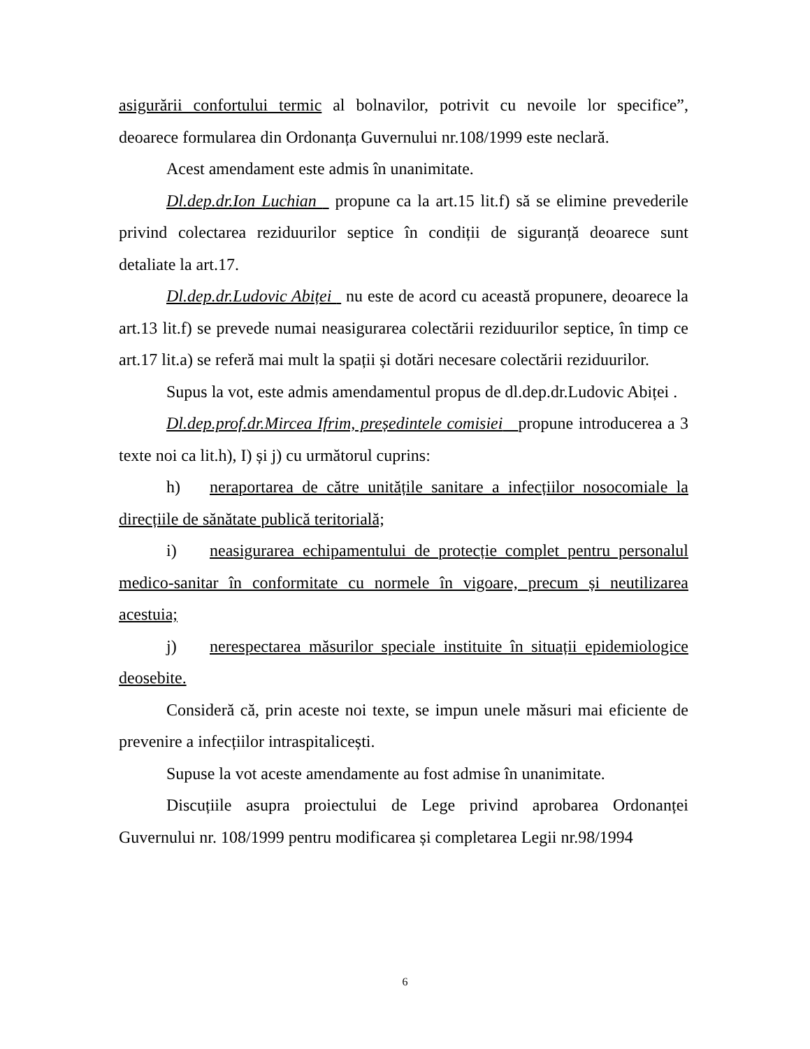asigurării confortului termic al bolnavilor, potrivit cu nevoile lor specifice”, deoarece formularea din Ordonanța Guvernului nr.108/1999 este neclară.
Acest amendament este admis în unanimitate.
Dl.dep.dr.Ion Luchian propune ca la art.15 lit.f) să se elimine prevederile privind colectarea reziduurilor septice în condiții de siguranță deoarece sunt detaliate la art.17.
Dl.dep.dr.Ludovic Abiței nu este de acord cu această propunere, deoarece la art.13 lit.f) se prevede numai neasigurarea colectării reziduurilor septice, în timp ce art.17 lit.a) se referă mai mult la spații și dotări necesare colectării reziduurilor.
Supus la vot, este admis amendamentul propus de dl.dep.dr.Ludovic Abiței .
Dl.dep.prof.dr.Mircea Ifrim, președintele comisiei propune introducerea a 3 texte noi ca lit.h), I) și j) cu următorul cuprins:
h) neraportarea de către unitățile sanitare a infecțiilor nosocomiale la direcțiile de sănătate publică teritorială;
i) neasigurarea echipamentului de protecție complet pentru personalul medico-sanitar în conformitate cu normele în vigoare, precum și neutilizarea acestuia;
j) nerespectarea măsurilor speciale instituite în situații epidemiologice deosebite.
Consideră că, prin aceste noi texte, se impun unele măsuri mai eficiente de prevenire a infecțiilor intraspitalicești.
Supuse la vot aceste amendamente au fost admise în unanimitate.
Discuțiile asupra proiectului de Lege privind aprobarea Ordonanței Guvernului nr. 108/1999 pentru modificarea și completarea Legii nr.98/1994
6